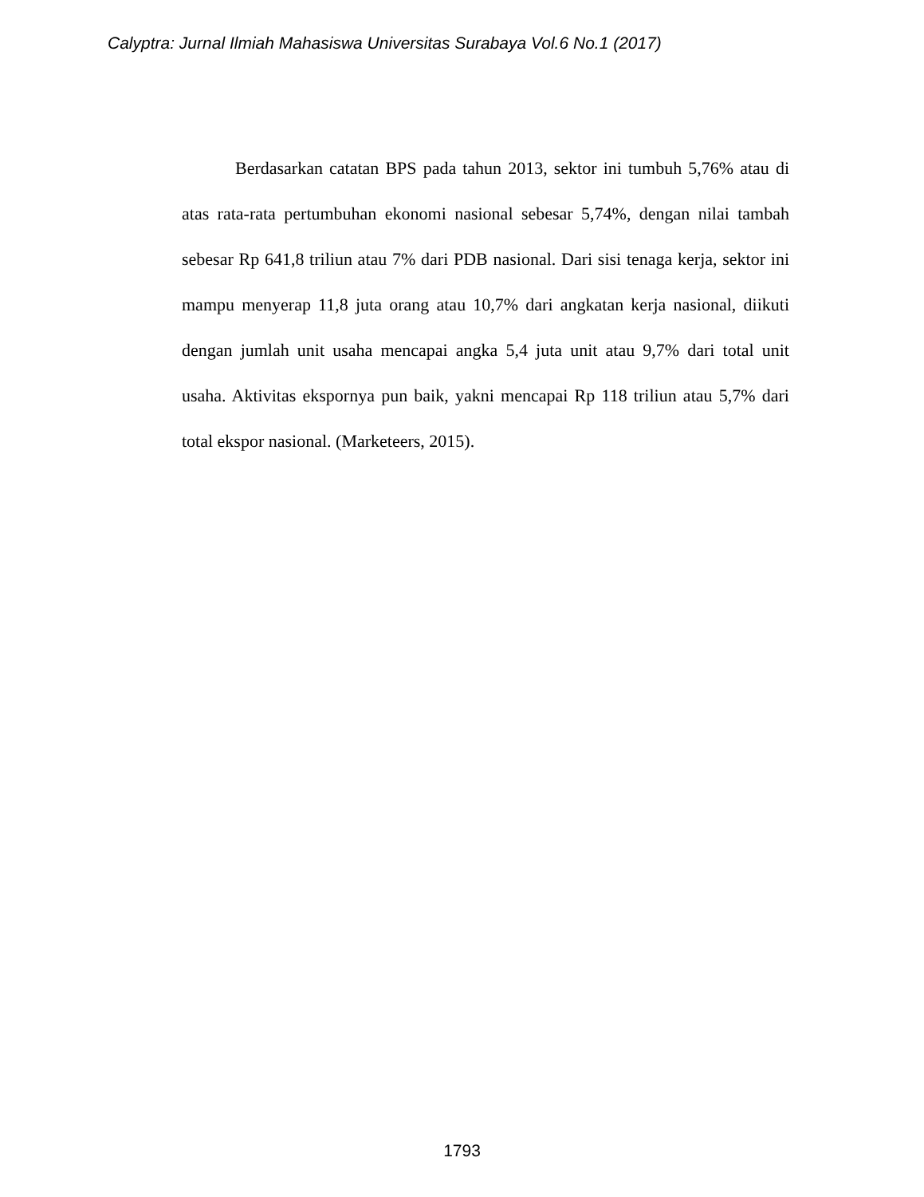Calyptra: Jurnal Ilmiah Mahasiswa Universitas Surabaya Vol.6 No.1 (2017)
Berdasarkan catatan BPS pada tahun 2013, sektor ini tumbuh 5,76% atau di atas rata-rata pertumbuhan ekonomi nasional sebesar 5,74%, dengan nilai tambah sebesar Rp 641,8 triliun atau 7% dari PDB nasional. Dari sisi tenaga kerja, sektor ini mampu menyerap 11,8 juta orang atau 10,7% dari angkatan kerja nasional, diikuti dengan jumlah unit usaha mencapai angka 5,4 juta unit atau 9,7% dari total unit usaha. Aktivitas ekspornya pun baik, yakni mencapai Rp 118 triliun atau 5,7% dari total ekspor nasional. (Marketeers, 2015).
1793